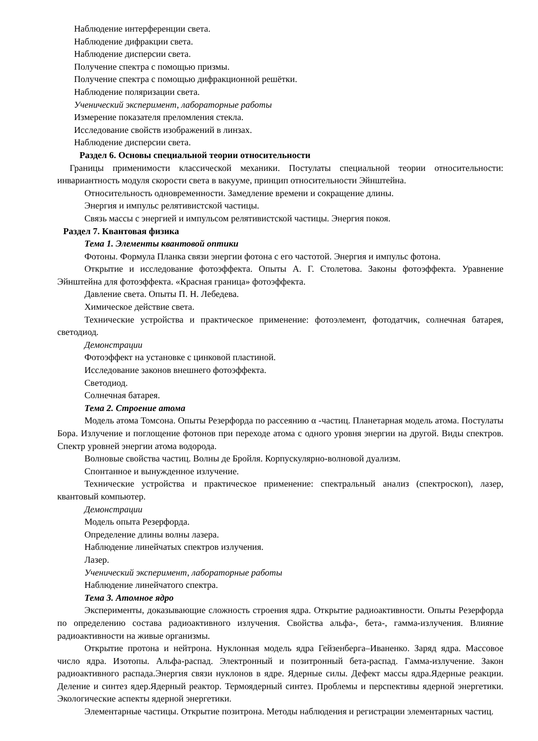Наблюдение интерференции света.
Наблюдение дифракции света.
Наблюдение дисперсии света.
Получение спектра с помощью призмы.
Получение спектра с помощью дифракционной решётки.
Наблюдение поляризации света.
Ученический эксперимент, лабораторные работы
Измерение показателя преломления стекла.
Исследование свойств изображений в линзах.
Наблюдение дисперсии света.
Раздел 6. Основы специальной теории относительности
Границы применимости классической механики. Постулаты специальной теории относительности: инвариантность модуля скорости света в вакууме, принцип относительности Эйнштейна.
Относительность одновременности. Замедление времени и сокращение длины.
Энергия и импульс релятивистской частицы.
Связь массы с энергией и импульсом релятивистской частицы. Энергия покоя.
Раздел 7. Квантовая физика
Тема 1. Элементы квантовой оптики
Фотоны. Формула Планка связи энергии фотона с его частотой. Энергия и импульс фотона.
Открытие и исследование фотоэффекта. Опыты А. Г. Столетова. Законы фотоэффекта. Уравнение Эйнштейна для фотоэффекта. «Красная граница» фотоэффекта.
Давление света. Опыты П. Н. Лебедева.
Химическое действие света.
Технические устройства и практическое применение: фотоэлемент, фотодатчик, солнечная батарея, светодиод.
Демонстрации
Фотоэффект на установке с цинковой пластиной.
Исследование законов внешнего фотоэффекта.
Светодиод.
Солнечная батарея.
Тема 2. Строение атома
Модель атома Томсона. Опыты Резерфорда по рассеянию α -частиц. Планетарная модель атома. Постулаты Бора. Излучение и поглощение фотонов при переходе атома с одного уровня энергии на другой. Виды спектров. Спектр уровней энергии атома водорода.
Волновые свойства частиц. Волны де Бройля. Корпускулярно-волновой дуализм.
Спонтанное и вынужденное излучение.
Технические устройства и практическое применение: спектральный анализ (спектроскоп), лазер, квантовый компьютер.
Демонстрации
Модель опыта Резерфорда.
Определение длины волны лазера.
Наблюдение линейчатых спектров излучения.
Лазер.
Ученический эксперимент, лабораторные работы
Наблюдение линейчатого спектра.
Тема 3. Атомное ядро
Эксперименты, доказывающие сложность строения ядра. Открытие радиоактивности. Опыты Резерфорда по определению состава радиоактивного излучения. Свойства альфа-, бета-, гамма-излучения. Влияние радиоактивности на живые организмы.
Открытие протона и нейтрона. Нуклонная модель ядра Гейзенберга–Иваненко. Заряд ядра. Массовое число ядра. Изотопы. Альфа-распад. Электронный и позитронный бета-распад. Гамма-излучение. Закон радиоактивного распада.Энергия связи нуклонов в ядре. Ядерные силы. Дефект массы ядра.Ядерные реакции. Деление и синтез ядер.Ядерный реактор. Термоядерный синтез. Проблемы и перспективы ядерной энергетики. Экологические аспекты ядерной энергетики.
Элементарные частицы. Открытие позитрона. Методы наблюдения и регистрации элементарных частиц.